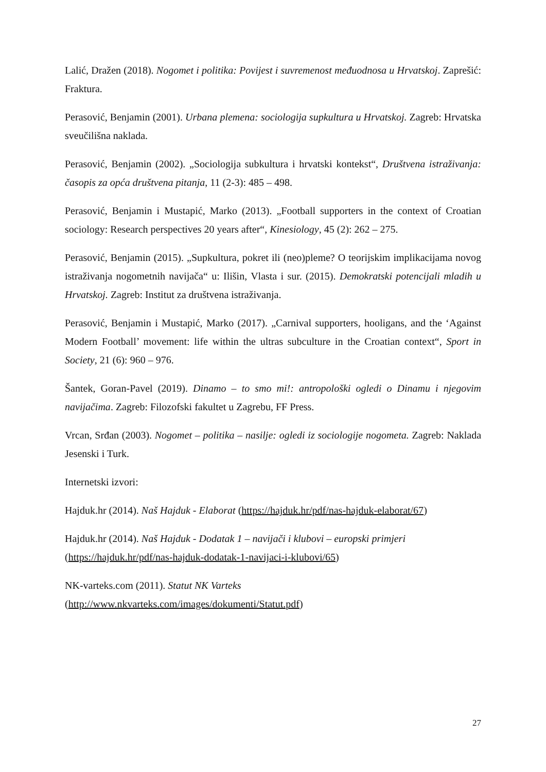Lalić, Dražen (2018). Nogomet i politika: Povijest i suvremenost međuodnosa u Hrvatskoj. Zaprešić: Fraktura.
Perasović, Benjamin (2001). Urbana plemena: sociologija supkultura u Hrvatskoj. Zagreb: Hrvatska sveučilišna naklada.
Perasović, Benjamin (2002). „Sociologija subkultura i hrvatski kontekst“, Društvena istraživanja: časopis za opća društvena pitanja, 11 (2-3): 485 – 498.
Perasović, Benjamin i Mustapić, Marko (2013). „Football supporters in the context of Croatian sociology: Research perspectives 20 years after“, Kinesiology, 45 (2): 262 – 275.
Perasović, Benjamin (2015). „Supkultura, pokret ili (neo)pleme? O teorijskim implikacijama novog istraživanja nogometnih navijača“ u: Ilišin, Vlasta i sur. (2015). Demokratski potencijali mladih u Hrvatskoj. Zagreb: Institut za društvena istraživanja.
Perasović, Benjamin i Mustapić, Marko (2017). „Carnival supporters, hooligans, and the ‘Against Modern Football’ movement: life within the ultras subculture in the Croatian context“, Sport in Society, 21 (6): 960 – 976.
Šantek, Goran-Pavel (2019). Dinamo – to smo mi!: antropološki ogledi o Dinamu i njegovim navijačima. Zagreb: Filozofski fakultet u Zagrebu, FF Press.
Vrcan, Srđan (2003). Nogomet – politika – nasilje: ogledi iz sociologije nogometa. Zagreb: Naklada Jesenski i Turk.
Internetski izvori:
Hajduk.hr (2014). Naš Hajduk - Elaborat (https://hajduk.hr/pdf/nas-hajduk-elaborat/67)
Hajduk.hr (2014). Naš Hajduk - Dodatak 1 – navijači i klubovi – europski primjeri
(https://hajduk.hr/pdf/nas-hajduk-dodatak-1-navijaci-i-klubovi/65)
NK-varteks.com (2011). Statut NK Varteks
(http://www.nkvarteks.com/images/dokumenti/Statut.pdf)
27